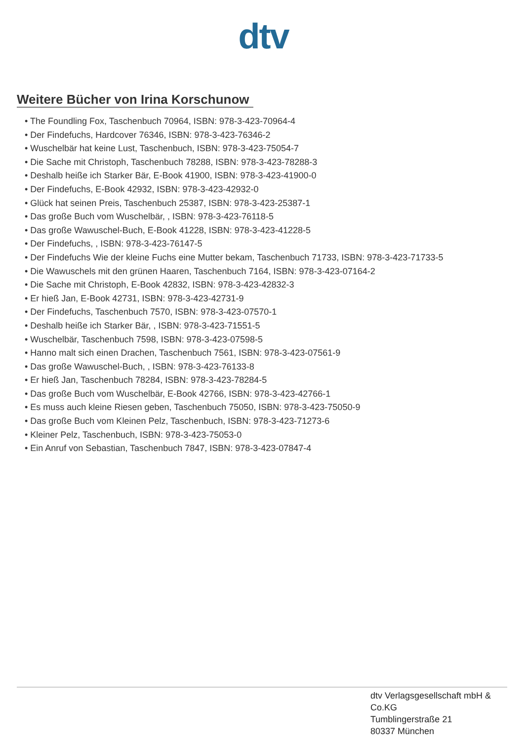dtv
Weitere Bücher von Irina Korschunow
• The Foundling Fox, Taschenbuch 70964, ISBN: 978-3-423-70964-4
• Der Findefuchs, Hardcover 76346, ISBN: 978-3-423-76346-2
• Wuschelbär hat keine Lust, Taschenbuch, ISBN: 978-3-423-75054-7
• Die Sache mit Christoph, Taschenbuch 78288, ISBN: 978-3-423-78288-3
• Deshalb heiße ich Starker Bär, E-Book 41900, ISBN: 978-3-423-41900-0
• Der Findefuchs, E-Book 42932, ISBN: 978-3-423-42932-0
• Glück hat seinen Preis, Taschenbuch 25387, ISBN: 978-3-423-25387-1
• Das große Buch vom Wuschelbär, , ISBN: 978-3-423-76118-5
• Das große Wawuschel-Buch, E-Book 41228, ISBN: 978-3-423-41228-5
• Der Findefuchs, , ISBN: 978-3-423-76147-5
• Der Findefuchs Wie der kleine Fuchs eine Mutter bekam, Taschenbuch 71733, ISBN: 978-3-423-71733-5
• Die Wawuschels mit den grünen Haaren, Taschenbuch 7164, ISBN: 978-3-423-07164-2
• Die Sache mit Christoph, E-Book 42832, ISBN: 978-3-423-42832-3
• Er hieß Jan, E-Book 42731, ISBN: 978-3-423-42731-9
• Der Findefuchs, Taschenbuch 7570, ISBN: 978-3-423-07570-1
• Deshalb heiße ich Starker Bär, , ISBN: 978-3-423-71551-5
• Wuschelbär, Taschenbuch 7598, ISBN: 978-3-423-07598-5
• Hanno malt sich einen Drachen, Taschenbuch 7561, ISBN: 978-3-423-07561-9
• Das große Wawuschel-Buch, , ISBN: 978-3-423-76133-8
• Er hieß Jan, Taschenbuch 78284, ISBN: 978-3-423-78284-5
• Das große Buch vom Wuschelbär, E-Book 42766, ISBN: 978-3-423-42766-1
• Es muss auch kleine Riesen geben, Taschenbuch 75050, ISBN: 978-3-423-75050-9
• Das große Buch vom Kleinen Pelz, Taschenbuch, ISBN: 978-3-423-71273-6
• Kleiner Pelz, Taschenbuch, ISBN: 978-3-423-75053-0
• Ein Anruf von Sebastian, Taschenbuch 7847, ISBN: 978-3-423-07847-4
dtv Verlagsgesellschaft mbH &
Co.KG
Tumblingerstraße 21
80337 München